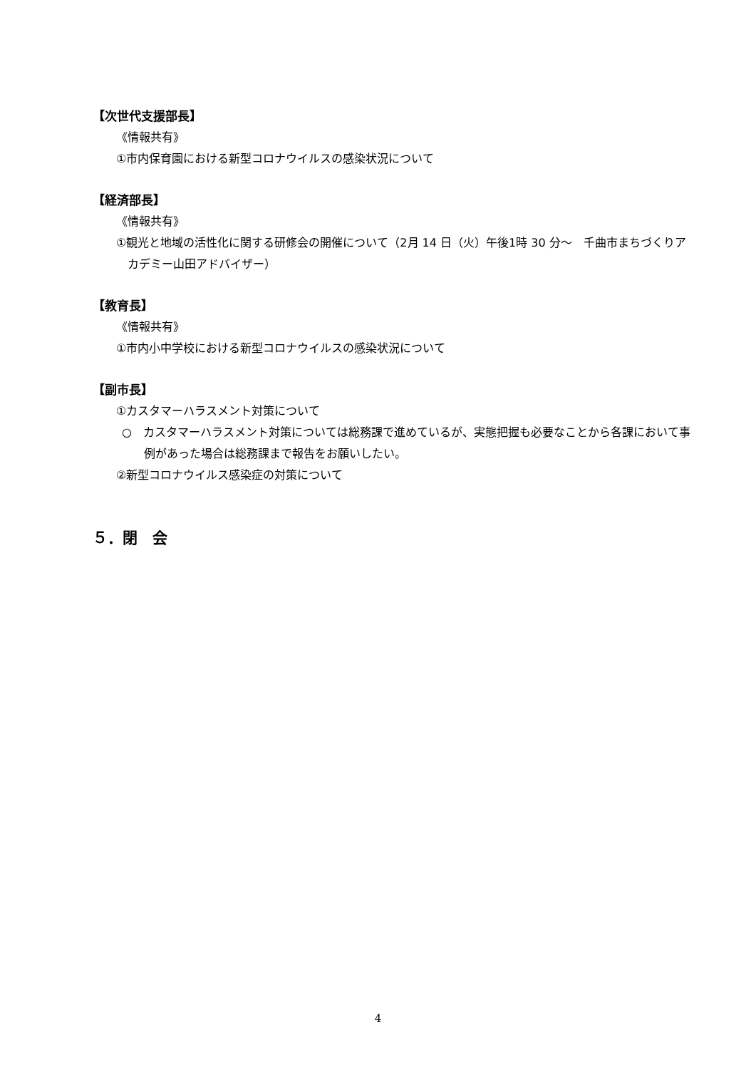【次世代支援部長】
《情報共有》
①市内保育園における新型コロナウイルスの感染状況について
【経済部長】
《情報共有》
①観光と地域の活性化に関する研修会の開催について（2月 14 日（火）午後1時 30 分～　千曲市まちづくりアカデミー山田アドバイザー）
【教育長】
《情報共有》
①市内小中学校における新型コロナウイルスの感染状況について
【副市長】
①カスタマーハラスメント対策について
○　カスタマーハラスメント対策については総務課で進めているが、実態把握も必要なことから各課において事例があった場合は総務課まで報告をお願いしたい。
②新型コロナウイルス感染症の対策について
５．閉　会
4